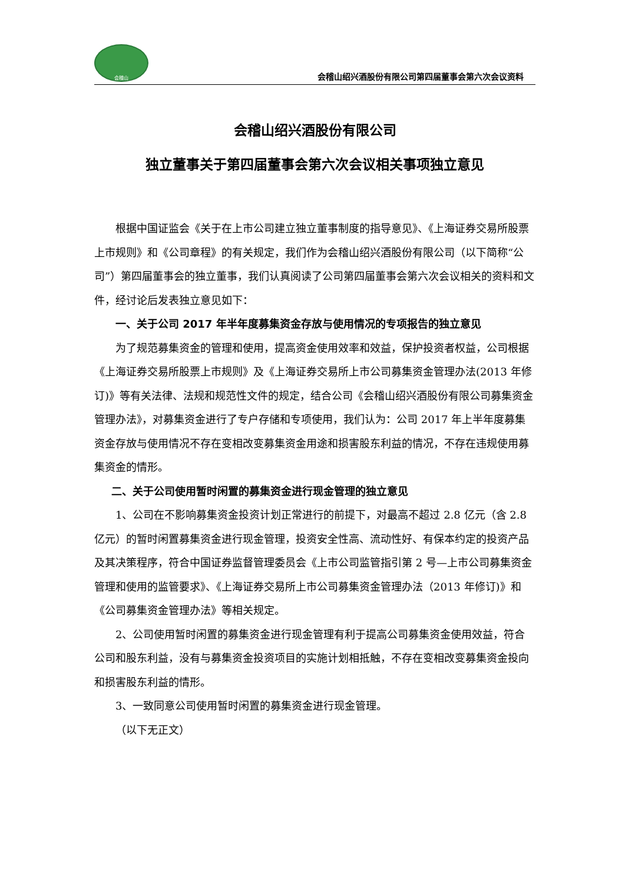会稽山
会稽山绍兴酒股份有限公司第四届董事会第六次会议资料
会稽山绍兴酒股份有限公司
独立董事关于第四届董事会第六次会议相关事项独立意见
根据中国证监会《关于在上市公司建立独立董事制度的指导意见》、《上海证券交易所股票上市规则》和《公司章程》的有关规定，我们作为会稽山绍兴酒股份有限公司（以下简称“公司”）第四届董事会的独立董事，我们认真阅读了公司第四届董事会第六次会议相关的资料和文件，经讨论后发表独立意见如下：
一、关于公司 2017 年半年度募集资金存放与使用情况的专项报告的独立意见
为了规范募集资金的管理和使用，提高资金使用效率和效益，保护投资者权益，公司根据 《上海证券交易所股票上市规则》及《上海证券交易所上市公司募集资金管理办法(2013 年修订)》等有关法律、法规和规范性文件的规定，结合公司《会稽山绍兴酒股份有限公司募集资金管理办法》，对募集资金进行了专户存储和专项使用，我们认为：公司 2017 年上半年度募集资金存放与使用情况不存在变相改变募集资金用途和损害股东利益的情况，不存在违规使用募集资金的情形。
二、关于公司使用暂时闲置的募集资金进行现金管理的独立意见
1、公司在不影响募集资金投资计划正常进行的前提下，对最高不超过 2.8 亿元（含 2.8 亿元）的暂时闲置募集资金进行现金管理，投资安全性高、流动性好、有保本约定的投资产品及其决策程序，符合中国证券监督管理委员会《上市公司监管指引第 2 号—上市公司募集资金管理和使用的监管要求》、《上海证券交易所上市公司募集资金管理办法（2013 年修订)》和《公司募集资金管理办法》等相关规定。
2、公司使用暂时闲置的募集资金进行现金管理有利于提高公司募集资金使用效益，符合公司和股东利益，没有与募集资金投资项目的实施计划相抵触，不存在变相改变募集资金投向和损害股东利益的情形。
3、一致同意公司使用暂时闲置的募集资金进行现金管理。
（以下无正文）